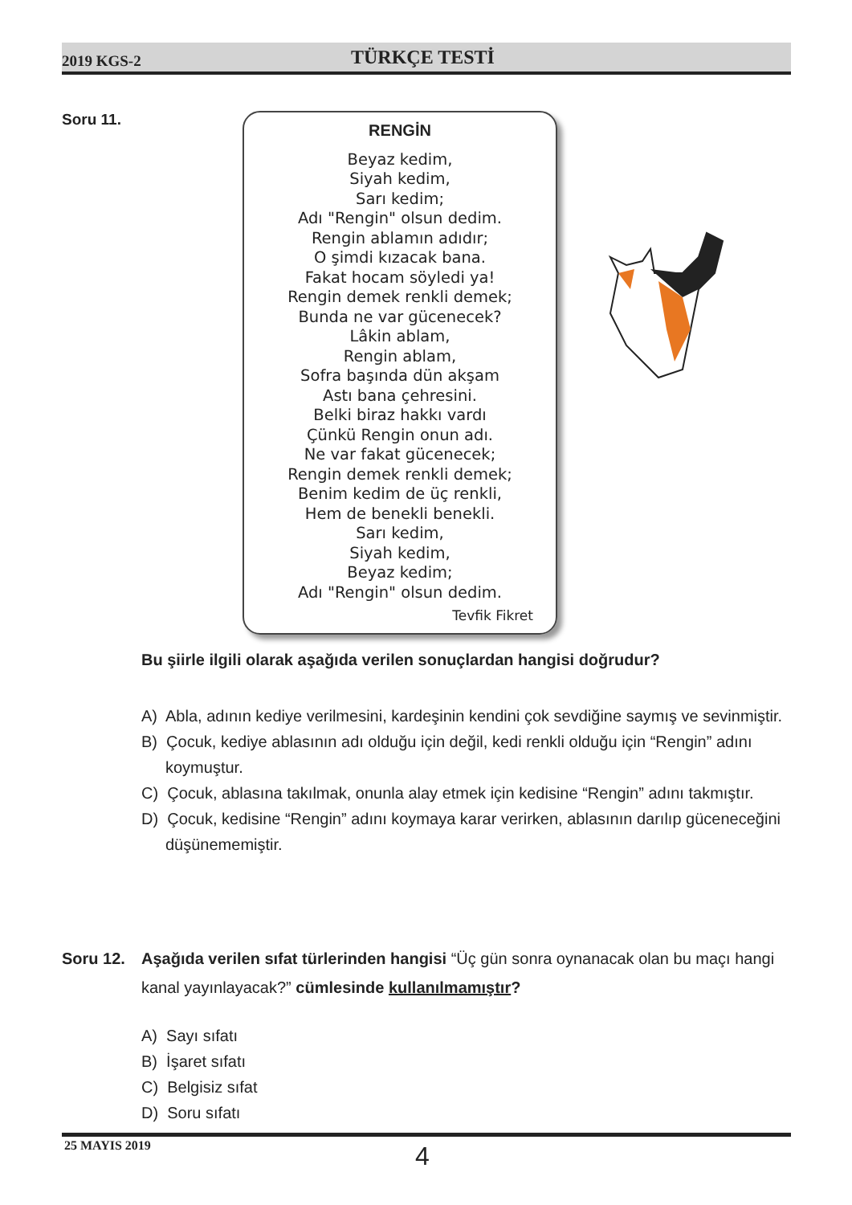2019 KGS-2 TÜRKÇE TESTİ
Soru 11.
RENGİN
Beyaz kedim,
Siyah kedim,
Sarı kedim;
Adı "Rengin" olsun dedim.
Rengin ablamın adıdır;
O şimdi kızacak bana.
Fakat hocam söyledi ya!
Rengin demek renkli demek;
Bunda ne var gücenecek?
Lâkin ablam,
Rengin ablam,
Sofra başında dün akşam
Astı bana çehresini.
Belki biraz hakkı vardı
Çünkü Rengin onun adı.
Ne var fakat gücenecek;
Rengin demek renkli demek;
Benim kedim de üç renkli,
Hem de benekli benekli.
Sarı kedim,
Siyah kedim,
Beyaz kedim;
Adı "Rengin" olsun dedim.
Tevfik Fikret
Bu şiirle ilgili olarak aşağıda verilen sonuçlardan hangisi doğrudur?
A) Abla, adının kediye verilmesini, kardeşinin kendini çok sevdiğine saymış ve sevinmiştir.
B) Çocuk, kediye ablasının adı olduğu için değil, kedi renkli olduğu için “Rengin” adını koymuştur.
C) Çocuk, ablasına takılmak, onunla alay etmek için kedisine “Rengin” adını takmıştır.
D) Çocuk, kedisine “Rengin” adını koymaya karar verirken, ablasının darılıp güceneceğini düşünememiştir.
Soru 12. Aşağıda verilen sıfat türlerinden hangisi “Üç gün sonra oynanacak olan bu maçı hangi kanal yayınlayacak?” cümlesinde kullanılmamıştır?
A) Sayı sıfatı
B) İşaret sıfatı
C) Belgisiz sıfat
D) Soru sıfatı
25 MAYIS 2019
4